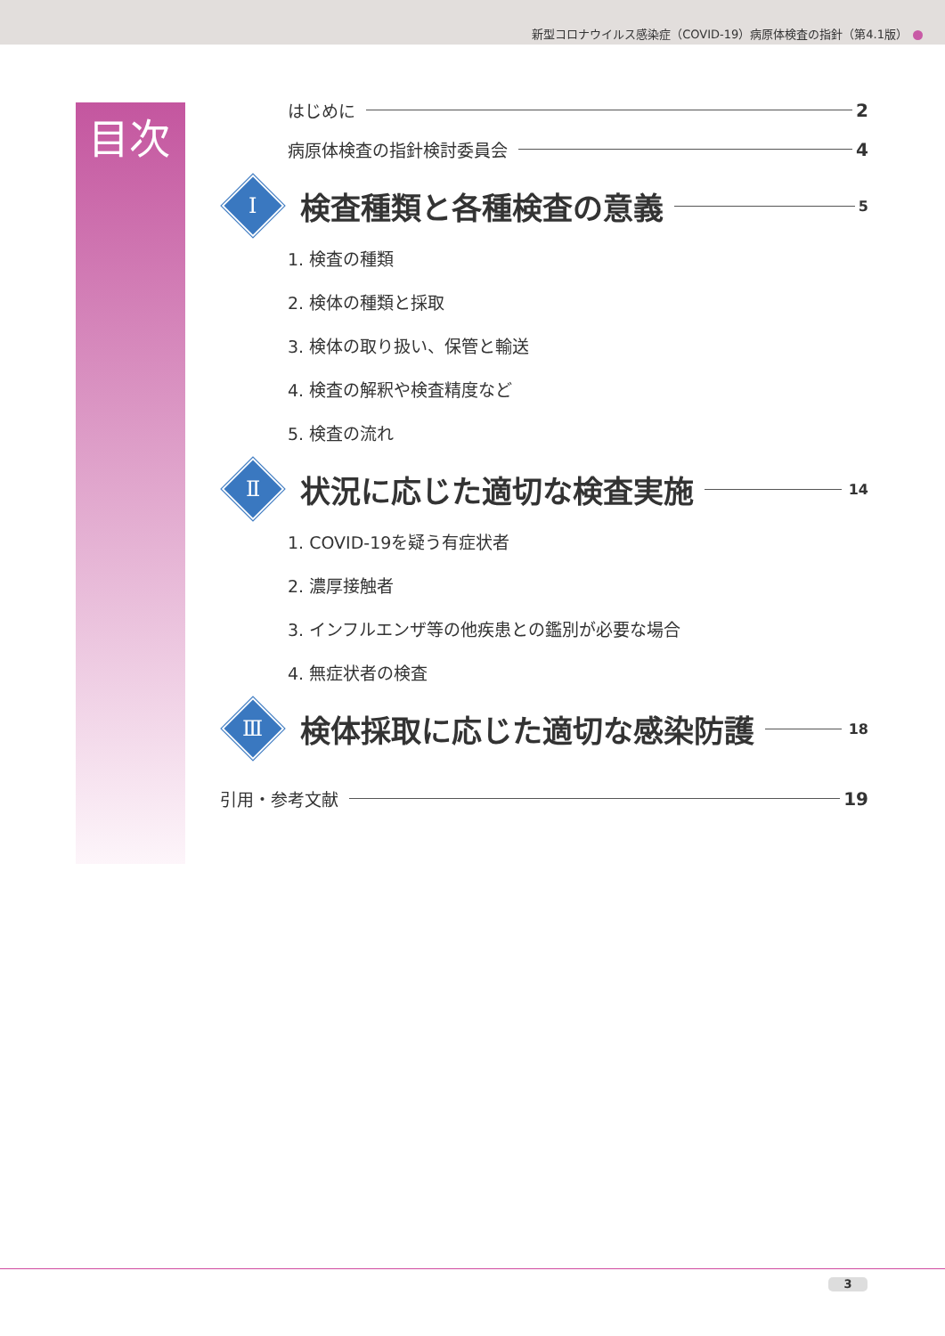新型コロナウイルス感染症（COVID-19）病原体検査の指針（第4.1版）
目次
はじめに 2
病原体検査の指針検討委員会 4
Ⅰ
検査種類と各種検査の意義
5
1. 検査の種類
2. 検体の種類と採取
3. 検体の取り扱い、保管と輸送
4. 検査の解釈や検査精度など
5. 検査の流れ
Ⅱ
状況に応じた適切な検査実施
14
1. COVID-19を疑う有症状者
2. 濃厚接触者
3. インフルエンザ等の他疾患との鑑別が必要な場合
4. 無症状者の検査
Ⅲ
検体採取に応じた適切な感染防護
18
引用・参考文献 19
3